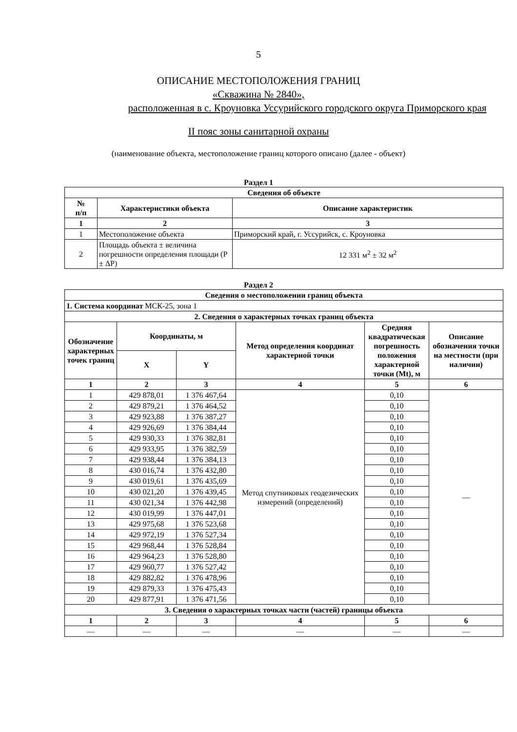5
ОПИСАНИЕ МЕСТОПОЛОЖЕНИЯ ГРАНИЦ
«Скважина № 2840»,
расположенная в с. Кроуновка Уссурийского городского округа Приморского края
II пояс зоны санитарной охраны
(наименование объекта, местоположение границ которого описано (далее - объект)
Раздел 1
| Сведения об объекте | | |
| --- | --- | --- |
| № п/п | Характеристики объекта | Описание характеристик |
| 1 | 2 | 3 |
| 1 | Местоположение объекта | Приморский край, г. Уссурийск, с. Кроуновка |
| 2 | Площадь объекта ± величина погрешности определения площади (P ± ΔP) | 12 331 м<sup>2</sup> ± 32 м<sup>2</sup> |
Раздел 2
| Сведения о местоположении границ объекта | | | | | |
| --- | --- | --- | --- | --- | --- |
| 1. Система координат МСК-25, зона 1 | | | | | |
| 2. Сведения о характерных точках границ объекта | | | | | |
| Обозначение характерных точек границ | Координаты, м | | Метод определения координат характерной точки | Средняя квадратическая погрешность положения характерной точки (Mt), м | Описание обозначения точки на местности (при наличии) |
| | X | Y | | | |
| 1 | 2 | 3 | 4 | 5 | 6 |
| 1 | 429 878,01 | 1 376 467,64 | Метод спутниковых геодезических измерений (определений) | 0,10 | — |
| 2 | 429 879,21 | 1 376 464,52 | | 0,10 | |
| 3 | 429 923,88 | 1 376 387,27 | | 0,10 | |
| 4 | 429 926,69 | 1 376 384,44 | | 0,10 | |
| 5 | 429 930,33 | 1 376 382,81 | | 0,10 | |
| 6 | 429 933,95 | 1 376 382,59 | | 0,10 | |
| 7 | 429 938,44 | 1 376 384,13 | | 0,10 | |
| 8 | 430 016,74 | 1 376 432,80 | | 0,10 | |
| 9 | 430 019,61 | 1 376 435,69 | | 0,10 | |
| 10 | 430 021,20 | 1 376 439,45 | | 0,10 | |
| 11 | 430 021,34 | 1 376 442,98 | | 0,10 | |
| 12 | 430 019,99 | 1 376 447,01 | | 0,10 | |
| 13 | 429 975,68 | 1 376 523,68 | | 0,10 | |
| 14 | 429 972,19 | 1 376 527,34 | | 0,10 | |
| 15 | 429 968,44 | 1 376 528,84 | | 0,10 | |
| 16 | 429 964,23 | 1 376 528,80 | | 0,10 | |
| 17 | 429 960,77 | 1 376 527,42 | | 0,10 | |
| 18 | 429 882,82 | 1 376 478,96 | | 0,10 | |
| 19 | 429 879,33 | 1 376 475,43 | | 0,10 | |
| 20 | 429 877,91 | 1 376 471,56 | | 0,10 | |
| 3. Сведения о характерных точках части (частей) границы объекта | | | | | |
| 1 | 2 | 3 | 4 | 5 | 6 |
| — | — | — | — | — | — |